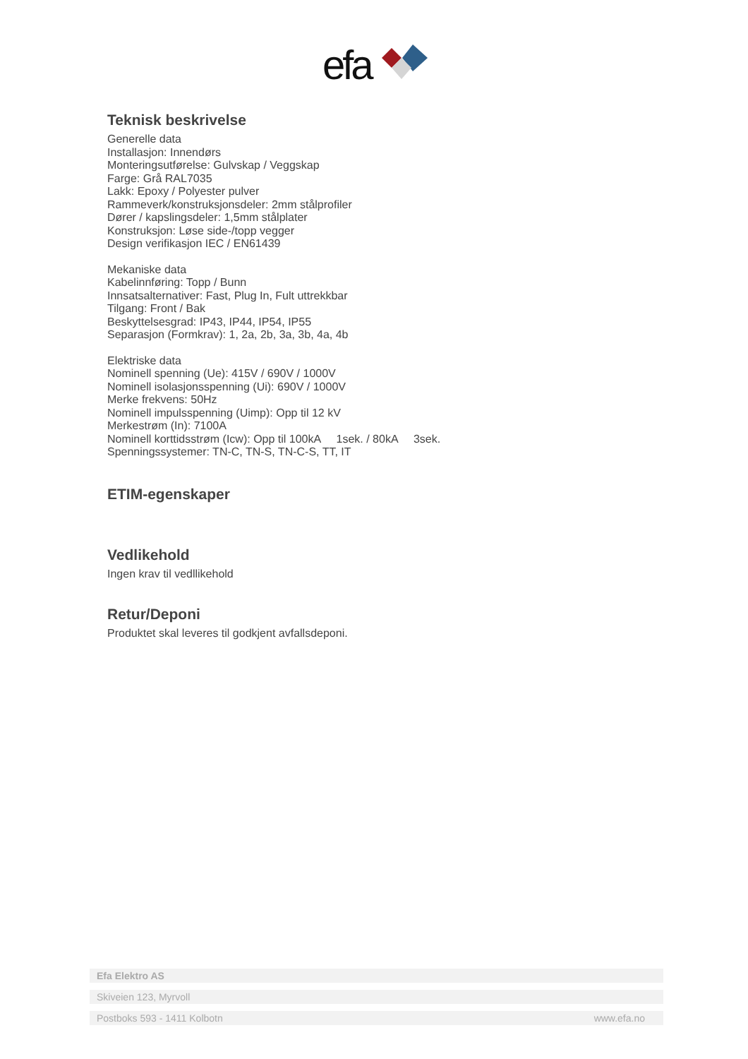efa
Teknisk beskrivelse
Generelle data
Installasjon: Innendørs
Monteringsutførelse: Gulvskap / Veggskap
Farge: Grå RAL7035
Lakk: Epoxy / Polyester pulver
Rammeverk/konstruksjonsdeler: 2mm stålprofiler
Dører / kapslingsdeler: 1,5mm stålplater
Konstruksjon: Løse side-/topp vegger
Design verifikasjon IEC / EN61439
Mekaniske data
Kabelinnføring: Topp / Bunn
Innsatsalternativer: Fast, Plug In, Fult uttrekkbar
Tilgang: Front / Bak
Beskyttelsesgrad: IP43, IP44, IP54, IP55
Separasjon (Formkrav): 1, 2a, 2b, 3a, 3b, 4a, 4b
Elektriske data
Nominell spenning (Ue): 415V / 690V / 1000V
Nominell isolasjonsspenning (Ui): 690V / 1000V
Merke frekvens: 50Hz
Nominell impulsspenning (Uimp): Opp til 12 kV
Merkestrøm (In): 7100A
Nominell korttidsstrøm (Icw): Opp til 100kA 1sek. / 80kA 3sek.
Spenningssystemer: TN-C, TN-S, TN-C-S, TT, IT
ETIM-egenskaper
Vedlikehold
Ingen krav til vedllikehold
Retur/Deponi
Produktet skal leveres til godkjent avfallsdeponi.
Efa Elektro AS
Skiveien 123, Myrvoll
Postboks 593 - 1411 Kolbotn www.efa.no